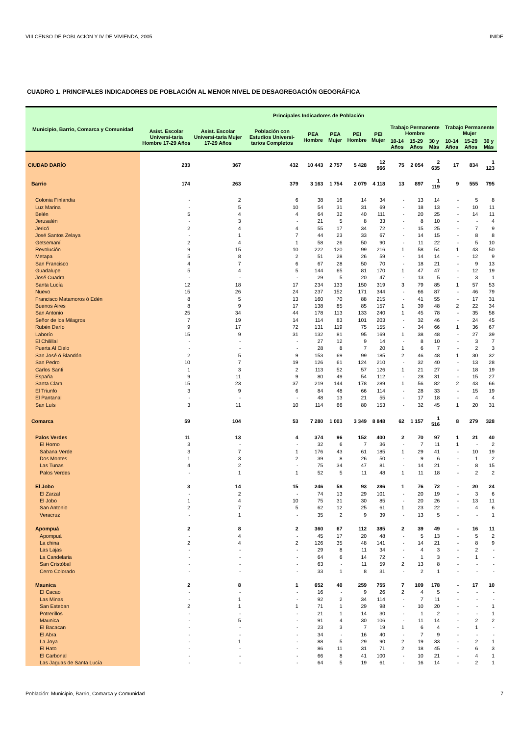VIII CENSO DE POBLACIÓN Y IV DE VIVIENDA, 2005 INIDE
CUADRO 1. PRINCIPALES INDICADORES DE POBLACIÓN AL MENOR NIVEL DE DESAGREGACIÓN GEOGRÁFICA
| Municipio, Barrio, Comarca y Comunidad | Principales Indicadores de Población | | | | | | | | | | | | |
| --- | --- | --- | --- | --- | --- | --- | --- | --- | --- | --- | --- | --- | --- |
| | Asist. Escolar Universi-taria Hombre 17-29 Años | Asist. Escolar Universi-taria Mujer 17-29 Años | Población con Estudios Universi-tarios Completos | PEA Hombre | PEA Mujer | PEI Hombre | PEI Mujer | Trabajo Permanente Hombre | | | Trabajo Permanente Mujer | | |
| | | | | | | | | 10-14 Años | 15-29 Años | 30 y Más | 10-14 Años | 15-29 Años | 30 y Más |
| CIUDAD DARÍO | 233 | 367 | 432 | 10 443 | 2 757 | 5 428 | 12 966 | 75 | 2 054 | 2 635 | 17 | 834 | 1 123 |
| Barrio | 174 | 263 | 379 | 3 163 | 1 754 | 2 079 | 4 118 | 13 | 897 | 1 119 | 9 | 555 | 795 |
| Colonia Finlandia | - | 2 | 6 | 38 | 16 | 14 | 34 | - | 13 | 14 | - | 5 | 8 |
| Luz Marina | - | 5 | 10 | 54 | 31 | 31 | 69 | - | 18 | 13 | - | 10 | 11 |
| Belén | 5 | 4 | 4 | 64 | 32 | 40 | 111 | - | 20 | 25 | - | 14 | 11 |
| Jerusalén | - | 3 | - | 21 | 5 | 8 | 33 | - | 8 | 10 | - | - | 4 |
| Jericó | 2 | 4 | 4 | 55 | 17 | 34 | 72 | - | 15 | 25 | - | 7 | 9 |
| José Santos Zelaya | - | 1 | 7 | 44 | 23 | 33 | 67 | - | 14 | 15 | - | 8 | 8 |
| Getsemaní | 2 | 4 | 1 | 58 | 26 | 50 | 90 | - | 11 | 22 | - | 5 | 10 |
| Revolución | 9 | 15 | 10 | 222 | 120 | 99 | 216 | 1 | 58 | 54 | 1 | 43 | 50 |
| Metapa | 5 | 8 | 2 | 51 | 28 | 26 | 59 | - | 14 | 14 | - | 12 | 9 |
| San Francisco | 4 | 7 | 6 | 67 | 28 | 50 | 70 | - | 18 | 21 | - | 9 | 13 |
| Guadalupe | 5 | 4 | 5 | 144 | 65 | 81 | 170 | 1 | 47 | 47 | - | 12 | 19 |
| José Cuadra | - | - | - | 29 | 5 | 20 | 47 | - | 13 | 5 | - | 3 | 1 |
| Santa Lucía | 12 | 18 | 17 | 234 | 133 | 150 | 319 | 3 | 79 | 85 | 1 | 57 | 53 |
| Nuevo | 15 | 26 | 24 | 237 | 152 | 171 | 344 | - | 66 | 87 | - | 46 | 79 |
| Francisco Matamoros ó Edén | 8 | 5 | 13 | 160 | 70 | 88 | 215 | - | 41 | 55 | - | 17 | 31 |
| Buenos Aires | 8 | 9 | 17 | 138 | 85 | 85 | 157 | 1 | 39 | 48 | 2 | 22 | 34 |
| San Antonio | 25 | 34 | 44 | 178 | 113 | 133 | 240 | 1 | 45 | 78 | - | 35 | 58 |
| Señor de los Milagros | 7 | 19 | 14 | 114 | 83 | 101 | 203 | - | 32 | 46 | - | 24 | 45 |
| Rubén Darío | 9 | 17 | 72 | 131 | 119 | 75 | 155 | - | 34 | 66 | 1 | 36 | 67 |
| Laborío | 15 | 9 | 31 | 132 | 81 | 95 | 169 | 1 | 38 | 48 | - | 27 | 39 |
| El Chilillal | - | - | - | 27 | 12 | 9 | 14 | - | 8 | 10 | - | 3 | 7 |
| Puerta Al Cielo | - | - | - | 28 | 8 | 7 | 20 | 1 | 6 | 7 | - | 2 | 3 |
| San José ó Blandón | 2 | 5 | 9 | 153 | 69 | 99 | 185 | 2 | 46 | 48 | 1 | 30 | 32 |
| San Pedro | 10 | 7 | 19 | 126 | 61 | 124 | 210 | - | 32 | 40 | - | 13 | 28 |
| Carlos Santi | 1 | 3 | 2 | 113 | 52 | 57 | 126 | 1 | 21 | 27 | - | 18 | 19 |
| España | 9 | 11 | 9 | 80 | 49 | 54 | 112 | - | 28 | 31 | - | 15 | 27 |
| Santa Clara | 15 | 23 | 37 | 219 | 144 | 178 | 289 | 1 | 56 | 82 | 2 | 43 | 66 |
| El Triunfo | 3 | 9 | 6 | 84 | 48 | 66 | 114 | - | 28 | 33 | - | 15 | 19 |
| El Pantanal | - | - | - | 48 | 13 | 21 | 55 | - | 17 | 18 | - | 4 | 4 |
| San Luís | 3 | 11 | 10 | 114 | 66 | 80 | 153 | - | 32 | 45 | 1 | 20 | 31 |
| Comarca | 59 | 104 | 53 | 7 280 | 1 003 | 3 349 | 8 848 | 62 | 1 157 | 1 516 | 8 | 279 | 328 |
| Palos Verdes | 11 | 13 | 4 | 374 | 96 | 152 | 400 | 2 | 70 | 97 | 1 | 21 | 40 |
| El Horno | 3 | - | - | 32 | 6 | 7 | 36 | - | 7 | 11 | 1 | - | 2 |
| Sabana Verde | 3 | 7 | 1 | 176 | 43 | 61 | 185 | 1 | 29 | 41 | - | 10 | 19 |
| Dos Montes | 1 | 3 | 2 | 39 | 8 | 26 | 50 | - | 9 | 6 | - | 1 | 2 |
| Las Tunas | 4 | 2 | - | 75 | 34 | 47 | 81 | - | 14 | 21 | - | 8 | 15 |
| Palos Verdes | - | 1 | 1 | 52 | 5 | 11 | 48 | 1 | 11 | 18 | - | 2 | 2 |
| El Jobo | 3 | 14 | 15 | 246 | 58 | 93 | 286 | 1 | 76 | 72 | - | 20 | 24 |
| El Zarzal | - | 2 | - | 74 | 13 | 29 | 101 | - | 20 | 19 | - | 3 | 6 |
| El Jobo | 1 | 4 | 10 | 75 | 31 | 30 | 85 | - | 20 | 26 | - | 13 | 11 |
| San Antonio | 2 | 7 | 5 | 62 | 12 | 25 | 61 | 1 | 23 | 22 | - | 4 | 6 |
| Veracruz | - | 1 | - | 35 | 2 | 9 | 39 | - | 13 | 5 | - | - | 1 |
| Apompuá | 2 | 8 | 2 | 360 | 67 | 112 | 385 | 2 | 39 | 49 | - | 16 | 11 |
| Apompuá | - | 4 | - | 45 | 17 | 20 | 48 | - | 5 | 13 | - | 5 | 2 |
| La china | 2 | 4 | 2 | 126 | 35 | 48 | 141 | - | 14 | 21 | - | 8 | 9 |
| Las Lajas | - | - | - | 29 | 8 | 11 | 34 | - | 4 | 3 | - | 2 | - |
| La Candelaria | - | - | - | 64 | 6 | 14 | 72 | - | 1 | 3 | - | 1 | - |
| San Cristóbal | - | - | - | 63 | - | 11 | 59 | 2 | 13 | 8 | - | - | - |
| Cerro Colorado | - | - | - | 33 | 1 | 8 | 31 | - | 2 | 1 | - | - | - |
| Maunica | 2 | 8 | 1 | 652 | 40 | 259 | 755 | 7 | 109 | 178 | - | 17 | 10 |
| El Cacao | - | - | - | 16 | - | 9 | 26 | 2 | 4 | 5 | - | - | - |
| Las Minas | - | 1 | - | 92 | 2 | 34 | 114 | - | 7 | 11 | - | - | - |
| San Esteban | 2 | 1 | 1 | 71 | 1 | 29 | 98 | - | 10 | 20 | - | - | 1 |
| Potrerillos | - | - | - | 21 | 1 | 14 | 30 | - | 1 | 2 | - | - | 1 |
| Maunica | - | 5 | - | 91 | 4 | 30 | 106 | - | 11 | 14 | - | 2 | 2 |
| El Bacacan | - | - | - | 23 | 3 | 7 | 19 | 1 | 6 | 4 | - | 1 | - |
| El Abra | - | - | - | 34 | - | 16 | 40 | - | 7 | 9 | - | - | - |
| La Joya | - | 1 | - | 88 | 5 | 29 | 90 | 2 | 19 | 33 | - | 2 | 1 |
| El Hato | - | - | - | 86 | 11 | 31 | 71 | 2 | 18 | 45 | - | 6 | 3 |
| El Carbonal | - | - | - | 66 | 8 | 41 | 100 | - | 10 | 21 | - | 4 | 1 |
| Las Jaguas de Santa Lucía | - | - | - | 64 | 5 | 19 | 61 | - | 16 | 14 | - | 2 | 1 |
Población: Municipio, Barrio, Comarca y Comunidad 7